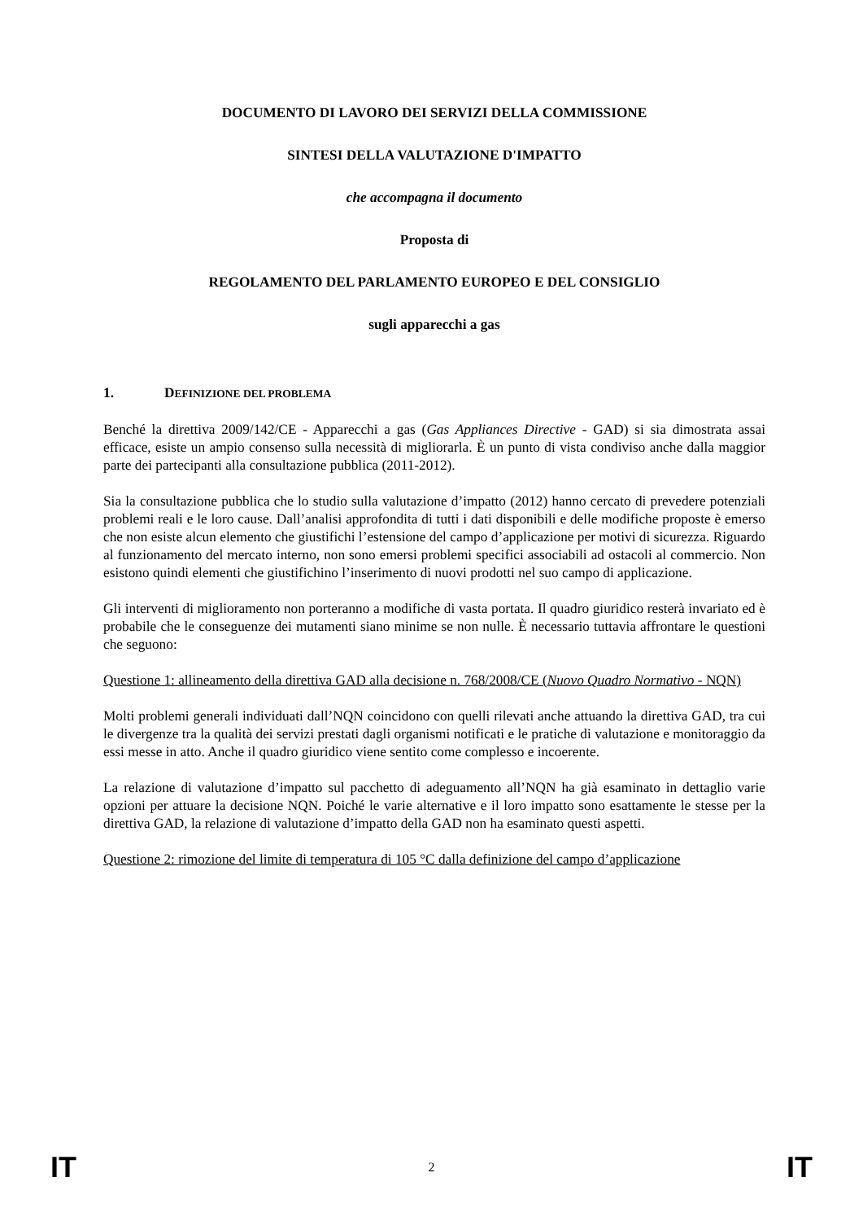DOCUMENTO DI LAVORO DEI SERVIZI DELLA COMMISSIONE
SINTESI DELLA VALUTAZIONE D'IMPATTO
che accompagna il documento
Proposta di
REGOLAMENTO DEL PARLAMENTO EUROPEO E DEL CONSIGLIO
sugli apparecchi a gas
1. DEFINIZIONE DEL PROBLEMA
Benché la direttiva 2009/142/CE - Apparecchi a gas (Gas Appliances Directive - GAD) si sia dimostrata assai efficace, esiste un ampio consenso sulla necessità di migliorarla. È un punto di vista condiviso anche dalla maggior parte dei partecipanti alla consultazione pubblica (2011-2012).
Sia la consultazione pubblica che lo studio sulla valutazione d’impatto (2012) hanno cercato di prevedere potenziali problemi reali e le loro cause. Dall’analisi approfondita di tutti i dati disponibili e delle modifiche proposte è emerso che non esiste alcun elemento che giustifichi l’estensione del campo d’applicazione per motivi di sicurezza. Riguardo al funzionamento del mercato interno, non sono emersi problemi specifici associabili ad ostacoli al commercio. Non esistono quindi elementi che giustifichino l’inserimento di nuovi prodotti nel suo campo di applicazione.
Gli interventi di miglioramento non porteranno a modifiche di vasta portata. Il quadro giuridico resterà invariato ed è probabile che le conseguenze dei mutamenti siano minime se non nulle. È necessario tuttavia affrontare le questioni che seguono:
Questione 1: allineamento della direttiva GAD alla decisione n. 768/2008/CE (Nuovo Quadro Normativo - NQN)
Molti problemi generali individuati dall’NQN coincidono con quelli rilevati anche attuando la direttiva GAD, tra cui le divergenze tra la qualità dei servizi prestati dagli organismi notificati e le pratiche di valutazione e monitoraggio da essi messe in atto. Anche il quadro giuridico viene sentito come complesso e incoerente.
La relazione di valutazione d’impatto sul pacchetto di adeguamento all’NQN ha già esaminato in dettaglio varie opzioni per attuare la decisione NQN. Poiché le varie alternative e il loro impatto sono esattamente le stesse per la direttiva GAD, la relazione di valutazione d’impatto della GAD non ha esaminato questi aspetti.
Questione 2: rimozione del limite di temperatura di 105 °C dalla definizione del campo d’applicazione
IT 2 IT